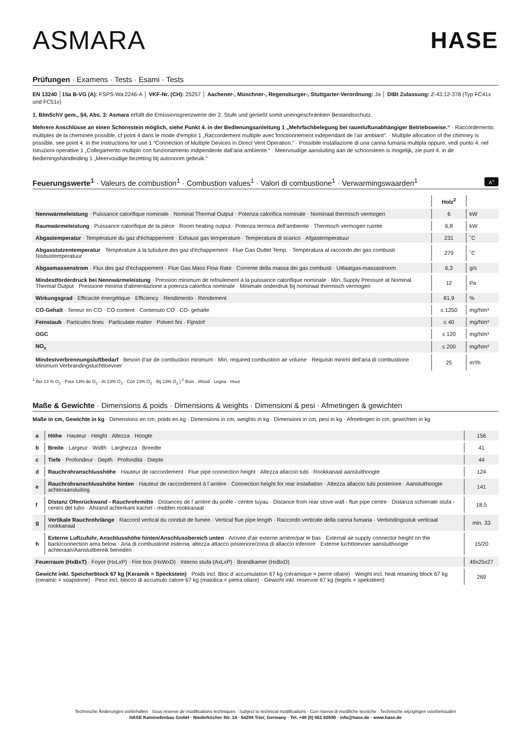ASMARA HASE
Prüfungen · Examens · Tests · Esami · Tests
EN 13240 │15a B-VG (A): FSPS-Wa 2246-A │ VKF-Nr. (CH): 25257 │ Aachener-, Münchner-, Regensburger-, Stuttgarter-Verordnung: Ja │ DIBt Zulassung: Z-43.12-378 (Typ FC41x und FC51x)
1. BImSchV gem., §4, Abs. 3: Asmara erfüllt die Emissionsgrenzwerte der 2. Stufe und genießt somit uneingeschränkten Bestandsschutz.
Mehrere Anschlüsse an einen Schornstein möglich, siehe Punkt 4. in der Bedienungsanleitung 1 „Mehrfachbelegung bei raumluftunabhängiger Betriebsweise.“ · Raccordements multiples de la cheminée possible, cf point 4 dans le mode d'emploi 1 „Raccordement multiple avec fonctionnement indépendant de l'air ambiant“. · Multiple allocation of the chimney is possible, see point 4. in the Instructions for use 1 “Connection of Multiple Devices in Direct Vent Operation.” · Possibile installazione di una canna fumaria multipla oppure, vedi punto 4. nel Istruzioni operative 1 „Collegamento multiplo con funzionamento indipendente dall'aria ambiente.“ · Meervoudige aansluiting aan de schoorsteen is mogelijk, zie punt 4. in de Bedieningshandleiding 1 „Meervoudige bezetting bij autonoom gebruik.“
Feuerungswerte<sup>1</sup> · Valeurs de combustion<sup>1</sup> · Combustion values<sup>1</sup> · Valori di combustione<sup>1</sup> · Verwarmingswaarden<sup>1</sup> A<sup>+</sup>
| | Holz<sup>2</sup> | |
| Nennwärmeleistung · Puissance calorifique nominale · Nominal Thermal Output · Potenza calorifica nominale · Nominaal thermisch vermogen | 6 | kW |
| Raumwärmeleistung · Puissance calorifique de la pièce · Room heating output · Potenza termica dell'ambiente · Thermisch vermogen ruimte | 6,8 | kW |
| Abgastemperatur · Température du gaz d'échappement · Exhaust gas temperature · Temperatura di scarico · Afgastemperatuur | 231 | ˚C |
| Abgasstutzentemperatur · Température à la tubulure des gaz d'échappement · Flue Gas Outlet Temp. · Temperatura al raccordo dei gas combusti · Nisbustemperatuur | 279 | ˚C |
| Abgasmassenstrom · Flux des gaz d'échappement · Flue Gas Mass Flow Rate · Corrente della massa dei gas combusti · Uitlaatgas-massastroom | 6,3 | g/s |
| Mindestförderdruck bei Nennwärmeleistung · Pression minimum de refoulement à la puissance calorifique nominale · Min. Supply Pressure at Nominal Thermal Output · Pressione minima d'alimentazione a potenza calorifica nominale · Minimale onderdruk bij nominaal thermisch vermogen | 12 | Pa |
| Wirkungsgrad · Efficacité énergétique · Efficiency · Rendimento · Rendement | 81,9 | % |
| CO-Gehalt · Teneur en CO · CO content · Contenuto CO · CO- gehalte | ≤ 1250 | mg/Nm³ |
| Feinstaub · Particules fines · Particulate matter · Polveri fini · Fijnstof | ≤ 40 | mg/Nm³ |
| OGC | ≤ 120 | mg/Nm³ |
| NO<sub>x</sub> | ≤ 200 | mg/Nm³ |
| Mindestverbrennungsluftbedarf · Besoin d'air de combustion minimum · Min. required combustion air volume · Requisiti minimi dell'aria di combustione · Minimum Verbrandingsluchttoevoer | 25 | m³/h |
<sup>1</sup> Bei 13 % O<sub>2</sub> · Pour 13% de O<sub>2</sub> · At 13% O<sub>2</sub> · Con 13% O<sub>2</sub> · Bij 13% O<sub>2</sub> | <sup>2</sup> Bois · Wood · Legna · Hout
Maße & Gewichte · Dimensions & poids · Dimensions & weights · Dimensioni & pesi · Afmetingen & gewichten
Maße in cm, Gewichte in kg · Dimensions en cm, poids en kg · Dimensions in cm, weights in kg · Dimensioni in cm, pesi in kg · Afmetingen in cm, gewichten in kg
| a | Höhe · Hauteur · Height · Altezza · Hoogte | 156 |
| b | Breite · Largeur · Width · Larghezza · Breedte | 41 |
| c | Tiefe · Profondeur · Depth · Profondità · Diepte | 44 |
| d | Rauchrohranschlusshöhe · Hauteur de raccordement · Flue pipe connection height · Altezza allaccio tubi · Rookkanaal aansluithoogte | 124 |
| e | Rauchrohranschlusshöhe hinten · Hauteur de raccordement à l´arrière · Connection height for rear installation · Altezza allaccio tubi posteriore · Aansluithoogte achteraansluiting | 141 |
| f | Distanz Ofenrückwand - Rauchrohrmitte · Distances de l´arrière du poêle - centre tuyau · Distance from rear stove wall - flue pipe centre · Distanza schienale stufa - centro del tubo · Afstand achterkant kachel - midden rookkanaal | 18,5 |
| g | Vertikale Rauchrohrlänge · Raccord vertical du conduit de fumée · Vertical flue pipe length · Raccordo verticale della canna fumaria · Verbindingsstuk verticaal rookkanaal | min. 33 |
| h | Externe Luftzufuhr, Anschlusshöhe hinten/Anschlussbereich unten · Arrivée d'air externe arrière/par le bas · External air supply connector height on the back/connection area below · Aria di combustione esterna, altezza attacco posteriore/zona di allaccio inferiore · Externe luchttoevoer aansluithoogte achteraan/Aansluitbereik beneden | 15/20 |
| Feuerraum (HxBxT) · Foyer (HxLxP) · Fire box (HxWxD) · Interno stufa (AxLxP) · Brandkamer (HxBxD) | | 49x25x27 |
| Gewicht inkl. Speicherblock 67 kg (Keramik = Speckstein) · Poids incl. Bloc d´accumulation 67 kg (céramique = pierre ollaire) · Weight incl. heat retaining block 67 kg (ceramic = soapstone) · Peso incl. blocco di accumulo calore 67 kg (maiolica = pietra ollare) · Gewicht inkl. reservoir 67 kg (tegels = speksteen) | | 269 |
Technische Änderungen vorbehalten · Sous réserve de modifications techniques · Subject to technical modifications · Con riserva di modifiche tecniche · Technische wijzigingen voorbehouden
HASE Kaminofenbau GmbH · Niederkircher Str. 14 · 54294 Trier, Germany · Tel. +49 (0) 651 82690 · info@hase.de · www.hase.de